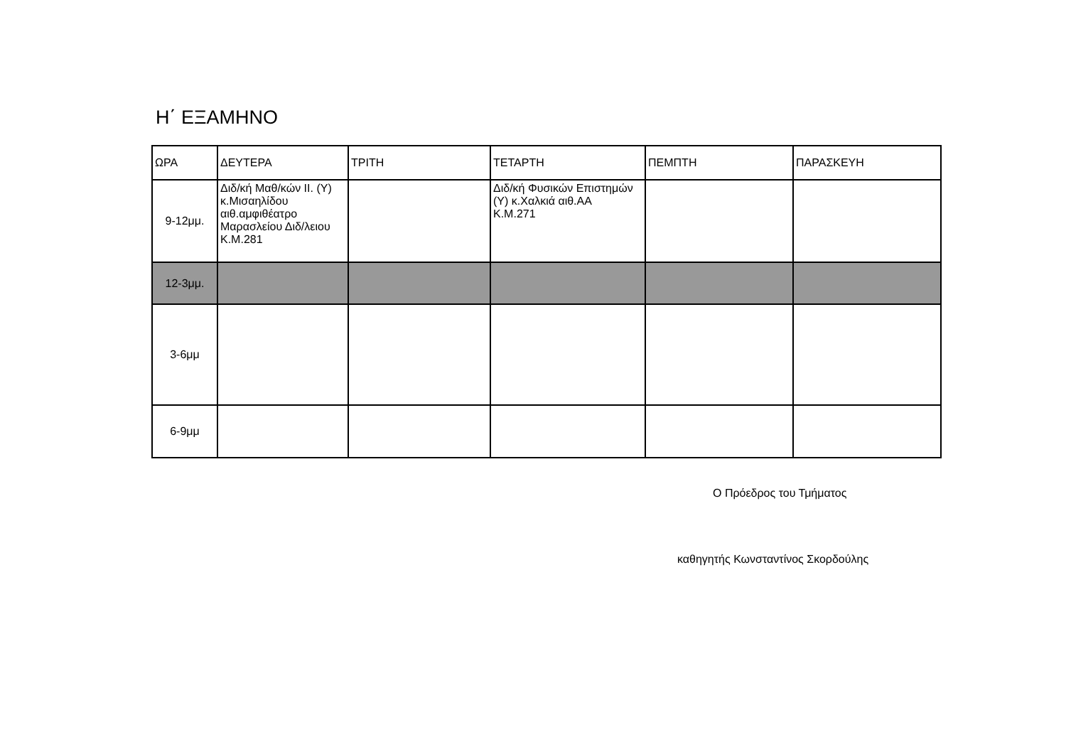Η΄ ΕΞΑΜΗΝΟ
| ΩΡΑ | ΔΕΥΤΕΡΑ | ΤΡΙΤΗ | ΤΕΤΑΡΤΗ | ΠΕΜΠΤΗ | ΠΑΡΑΣΚΕΥΗ |
| --- | --- | --- | --- | --- | --- |
| 9-12μμ. | Διδ/κή Μαθ/κών ΙΙ. (Υ) κ.Μισαηλίδου αιθ.αμφιθέατρο Μαρασλείου Διδ/λειου Κ.Μ.281 | | Διδ/κή Φυσικών Επιστημών (Υ) κ.Χαλκιά αιθ.ΑΑ Κ.Μ.271 | | |
| 12-3μμ. | | | | | |
| 3-6μμ | | | | | |
| 6-9μμ | | | | | |
Ο Πρόεδρος του Τμήματος
καθηγητής Κωνσταντίνος Σκορδούλης